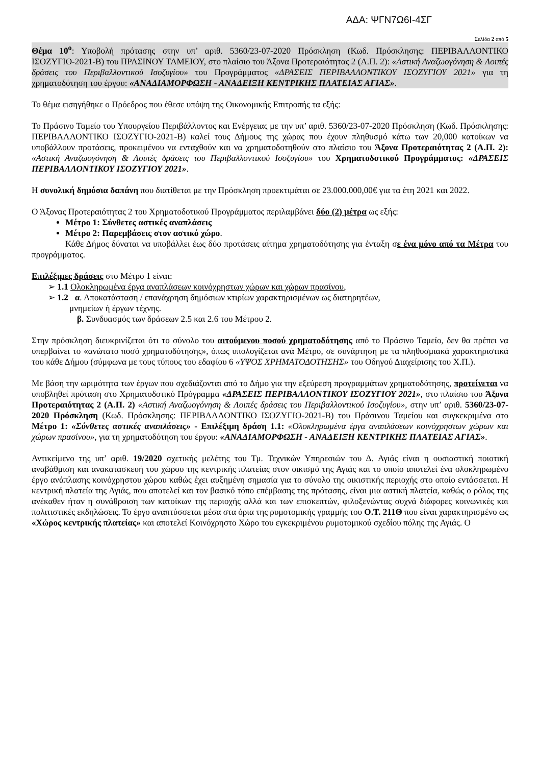ΑΔΑ: ΨΓΝ7Ω6Ι-4ΣΓ
Σελίδα 2 από 5
Θέμα 10<sup>ο</sup>: Υποβολή πρότασης στην υπ’ αριθ. 5360/23-07-2020 Πρόσκληση (Κωδ. Πρόσκλησης: ΠΕΡΙΒΑΛΛΟΝΤΙΚΟ ΙΣΟΖΥΓΙΟ-2021-Β) του ΠΡΑΣΙΝΟΥ ΤΑΜΕΙΟΥ, στο πλαίσιο του Άξονα Προτεραιότητας 2 (Α.Π. 2): «Αστική Αναζωογόνηση & Λοιπές δράσεις του Περιβαλλοντικού Ισοζυγίου» του Προγράμματος «ΔΡΑΣΕΙΣ ΠΕΡΙΒΑΛΛΟΝΤΙΚΟΥ ΙΣΟΖΥΓΙΟΥ 2021» για τη χρηματοδότηση του έργου: «ΑΝΑΔΙΑΜΟΡΦΩΣΗ - ΑΝΑΔΕΙΞΗ ΚΕΝΤΡΙΚΗΣ ΠΛΑΤΕΙΑΣ ΑΓΙΑΣ».
Το θέμα εισηγήθηκε ο Πρόεδρος που έθεσε υπόψη της Οικονομικής Επιτροπής τα εξής:
Το Πράσινο Ταμείο του Υπουργείου Περιβάλλοντος και Ενέργειας με την υπ’ αριθ. 5360/23-07-2020 Πρόσκληση (Κωδ. Πρόσκλησης: ΠΕΡΙΒΑΛΛΟΝΤΙΚΟ ΙΣΟΖΥΓΙΟ-2021-Β) καλεί τους Δήμους της χώρας που έχουν πληθυσμό κάτω των 20,000 κατοίκων να υποβάλλουν προτάσεις, προκειμένου να ενταχθούν και να χρηματοδοτηθούν στο πλαίσιο του Άξονα Προτεραιότητας 2 (Α.Π. 2): «Αστική Αναζωογόνηση & Λοιπές δράσεις του Περιβαλλοντικού Ισοζυγίου» του Χρηματοδοτικού Προγράμματος: «ΔΡΑΣΕΙΣ ΠΕΡΙΒΑΛΛΟΝΤΙΚΟΥ ΙΣΟΖΥΓΙΟΥ 2021».
Η συνολική δημόσια δαπάνη που διατίθεται με την Πρόσκληση προεκτιμάται σε 23.000.000,00€ για τα έτη 2021 και 2022.
Ο Άξονας Προτεραιότητας 2 του Χρηματοδοτικού Προγράμματος περιλαμβάνει δύο (2) μέτρα ως εξής:
Μέτρο 1: Σύνθετες αστικές αναπλάσεις
Μέτρο 2: Παρεμβάσεις στον αστικό χώρο.
Κάθε Δήμος δύναται να υποβάλλει έως δύο προτάσεις αίτημα χρηματοδότησης για ένταξη σε ένα μόνο από τα Μέτρα του προγράμματος.
Επιλέξιμες δράσεις στο Μέτρο 1 είναι:
➢ 1.1 Ολοκληρωμένα έργα αναπλάσεων κοινόχρηστων χώρων και χώρων πρασίνου,
➢ 1.2 α. Αποκατάσταση / επανάχρηση δημόσιων κτιρίων χαρακτηρισμένων ως διατηρητέων,
μνημείων ή έργων τέχνης.
β. Συνδυασμός των δράσεων 2.5 και 2.6 του Μέτρου 2.
Στην πρόσκληση διευκρινίζεται ότι το σύνολο του αιτούμενου ποσού χρηματοδότησης από το Πράσινο Ταμείο, δεν θα πρέπει να υπερβαίνει το «ανώτατο ποσό χρηματοδότησης», όπως υπολογίζεται ανά Μέτρο, σε συνάρτηση με τα πληθυσμιακά χαρακτηριστικά του κάθε Δήμου (σύμφωνα με τους τύπους του εδαφίου 6 «ΥΨΟΣ ΧΡΗΜΑΤΟΔΟΤΗΣΗΣ» του Οδηγού Διαχείρισης του Χ.Π.).
Με βάση την ωριμότητα των έργων που σχεδιάζονται από το Δήμο για την εξεύρεση προγραμμάτων χρηματοδότησης, προτείνεται να υποβληθεί πρόταση στο Χρηματοδοτικό Πρόγραμμα «ΔΡΑΣΕΙΣ ΠΕΡΙΒΑΛΛΟΝΤΙΚΟΥ ΙΣΟΖΥΓΙΟΥ 2021», στο πλαίσιο του Άξονα Προτεραιότητας 2 (Α.Π. 2) «Αστική Αναζωογόνηση & Λοιπές δράσεις του Περιβαλλοντικού Ισοζυγίου», στην υπ’ αριθ. 5360/23-07-2020 Πρόσκληση (Κωδ. Πρόσκλησης: ΠΕΡΙΒΑΛΛΟΝΤΙΚΟ ΙΣΟΖΥΓΙΟ-2021-Β) του Πράσινου Ταμείου και συγκεκριμένα στο Μέτρο 1: «Σύνθετες αστικές αναπλάσεις» - Επιλέξιμη δράση 1.1: «Ολοκληρωμένα έργα αναπλάσεων κοινόχρηστων χώρων και χώρων πρασίνου», για τη χρηματοδότηση του έργου: «ΑΝΑΔΙΑΜΟΡΦΩΣΗ - ΑΝΑΔΕΙΞΗ ΚΕΝΤΡΙΚΗΣ ΠΛΑΤΕΙΑΣ ΑΓΙΑΣ».
Αντικείμενο της υπ’ αριθ. 19/2020 σχετικής μελέτης του Τμ. Τεχνικών Υπηρεσιών του Δ. Αγιάς είναι η ουσιαστική ποιοτική αναβάθμιση και ανακατασκευή του χώρου της κεντρικής πλατείας στον οικισμό της Αγιάς και το οποίο αποτελεί ένα ολοκληρωμένο έργο ανάπλασης κοινόχρηστου χώρου καθώς έχει αυξημένη σημασία για το σύνολο της οικιστικής περιοχής στο οποίο εντάσσεται. Η κεντρική πλατεία της Αγιάς, που αποτελεί και τον βασικό τόπο επέμβασης της πρότασης, είναι μια αστική πλατεία, καθώς ο ρόλος της ανέκαθεν ήταν η συνάθροιση των κατοίκων της περιοχής αλλά και των επισκεπτών, φιλοξενώντας συχνά διάφορες κοινωνικές και πολιτιστικές εκδηλώσεις. Το έργο αναπτύσσεται μέσα στα όρια της ρυμοτομικής γραμμής του Ο.Τ. 211Θ που είναι χαρακτηρισμένο ως «Χώρος κεντρικής πλατείας» και αποτελεί Κοινόχρηστο Χώρο του εγκεκριμένου ρυμοτομικού σχεδίου πόλης της Αγιάς. Ο